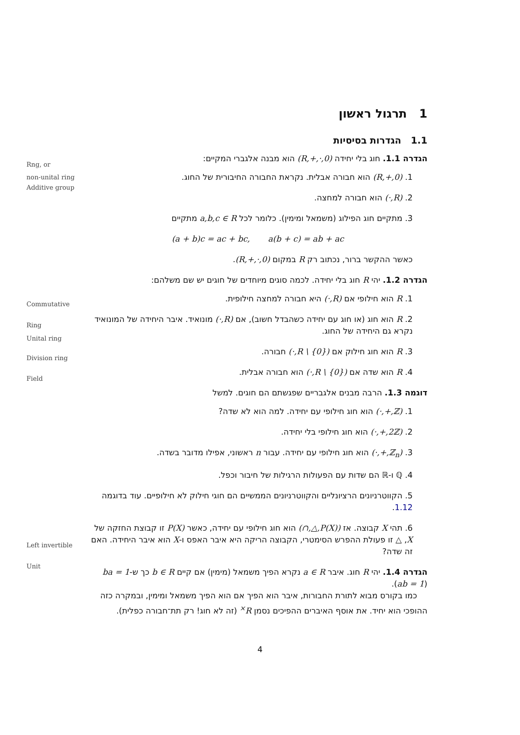Rng, or
non-unital ring
Additive group
Commutative
Ring
Unital ring
Division ring
Field
Left invertible
Unit
1 תרגול ראשון
1.1 הגדרות בסיסיות
הגדרה 1.1. חוג בלי יחידה (R,+,·,0) הוא מבנה אלגברי המקיים:
1. (R,+,0) הוא חבורה אבלית. נקראת החבורה החיבורית של החוג.
2. (R,·) הוא חבורה למחצה.
3. מתקיים חוג הפילוג (משמאל ומימין). כלומר לכל a,b,c ∈ R מתקיים
(a + b)c = ac + bc, a(b + c) = ab + ac
כאשר ההקשר ברור, נכתוב רק R במקום (R,+,·,0).
הגדרה 1.2. יהי R חוג בלי יחידה. לכמה סוגים מיוחדים של חוגים יש שם משלהם:
1. R הוא חילופי אם (R,·) היא חבורה למחצה חילופית.
2. R הוא חוג (או חוג עם יחידה כשהבדל חשוב), אם (R,·) מונואיד. איבר היחידה של המונואיד נקרא גם היחידה של החוג.
3. R הוא חוג חילוק אם (R \ {0},·) חבורה.
4. R הוא שדה אם (R \ {0},·) הוא חבורה אבלית.
דוגמה 1.3. הרבה מבנים אלגבריים שפגשתם הם חוגים. למשל
1. (ℤ,+,·) הוא חוג חילופי עם יחידה. למה הוא לא שדה?
2. (2ℤ,+,·) הוא חוג חילופי בלי יחידה.
3. (ℤ<sub>n</sub>,+,·) הוא חוג חילופי עם יחידה. עבור n ראשוני, אפילו מדובר בשדה.
4. ℚ ו-ℝ הם שדות עם הפעולות הרגילות של חיבור וכפל.
5. הקווטרניונים הרציונליים והקווטרניונים הממשיים הם חוגי חילוק לא חילופיים. עוד בדוגמה 1.12.
6. תהי X קבוצה. אז (P(X),△,∩) הוא חוג חילופי עם יחידה, כאשר P(X) זו קבוצת החזקה של X, △ זו פעולת ההפרש הסימטרי, הקבוצה הריקה היא איבר האפס ו-X הוא איבר היחידה. האם זה שדה?
הגדרה 1.4. יהי R חוג. איבר a ∈ R נקרא הפיך משמאל (מימין) אם קיים b ∈ R כך ש-ba = 1 (ab = 1).
כמו בקורס מבוא לתורת החבורות, איבר הוא הפיך אם הוא הפיך משמאל ומימין, ובמקרה כזה ההופכי הוא יחיד. את אוסף האיברים ההפיכים נסמן R<sup>×</sup> (זה לא חוג! רק תת־חבורה כפלית).
4